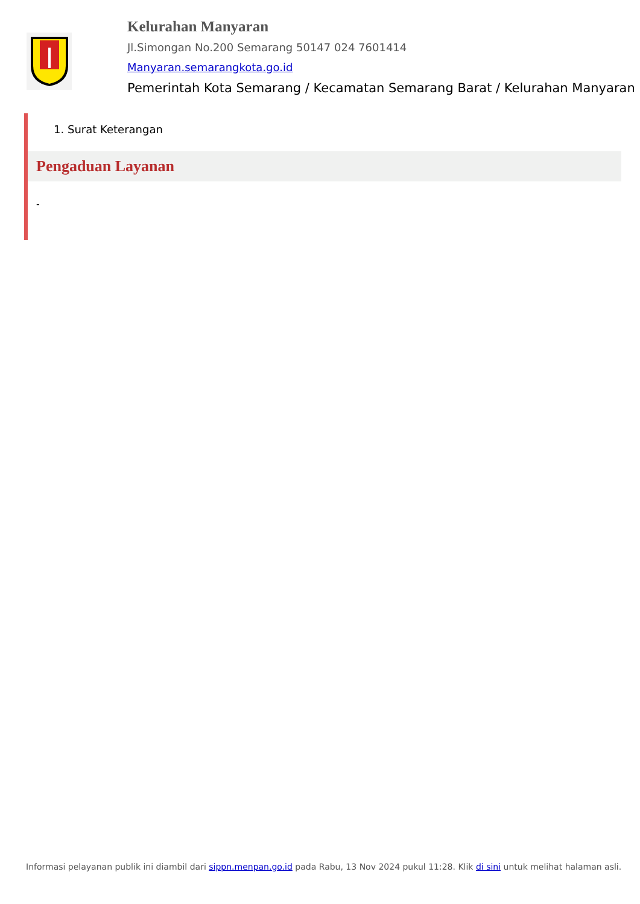Kelurahan Manyaran
Jl.Simongan No.200 Semarang 50147 024 7601414
Manyaran.semarangkota.go.id
Pemerintah Kota Semarang / Kecamatan Semarang Barat / Kelurahan Manyaran
1. Surat Keterangan
Pengaduan Layanan
-
Informasi pelayanan publik ini diambil dari sippn.menpan.go.id pada Rabu, 13 Nov 2024 pukul 11:28. Klik di sini untuk melihat halaman asli.